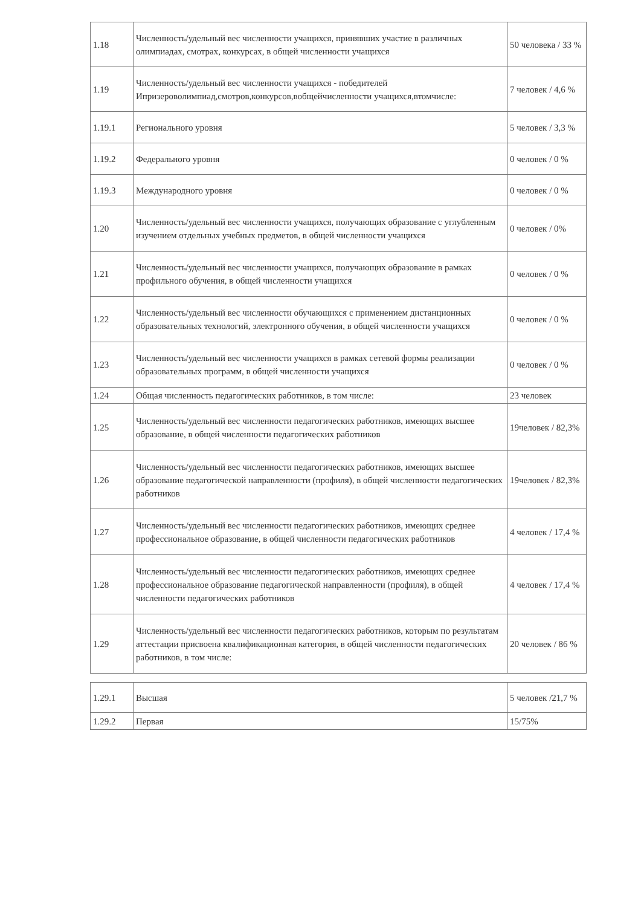| 1.18 | Численность/удельный вес численности учащихся, принявших участие в различных олимпиадах, смотрах, конкурсах, в общей численности учащихся | 50 человека / 33 % |
| 1.19 | Численность/удельный вес численности учащихся - победителей Ипризероволимпиад,смотров,конкурсов,вобщейчисленности учащихся,втомчисле: | 7 человек / 4,6 % |
| 1.19.1 | Регионального уровня | 5 человек / 3,3 % |
| 1.19.2 | Федерального уровня | 0 человек / 0 % |
| 1.19.3 | Международного уровня | 0 человек / 0 % |
| 1.20 | Численность/удельный вес численности учащихся, получающих образование с углубленным изучением отдельных учебных предметов, в общей численности учащихся | 0 человек / 0% |
| 1.21 | Численность/удельный вес численности учащихся, получающих образование в рамках профильного обучения, в общей численности учащихся | 0 человек / 0 % |
| 1.22 | Численность/удельный вес численности обучающихся с применением дистанционных образовательных технологий, электронного обучения, в общей численности учащихся | 0 человек / 0 % |
| 1.23 | Численность/удельный вес численности учащихся в рамках сетевой формы реализации образовательных программ, в общей численности учащихся | 0 человек / 0 % |
| 1.24 | Общая численность педагогических работников, в том числе: | 23 человек |
| 1.25 | Численность/удельный вес численности педагогических работников, имеющих высшее образование, в общей численности педагогических работников | 19человек / 82,3% |
| 1.26 | Численность/удельный вес численности педагогических работников, имеющих высшее образование педагогической направленности (профиля), в общей численности педагогических работников | 19человек / 82,3% |
| 1.27 | Численность/удельный вес численности педагогических работников, имеющих среднее профессиональное образование, в общей численности педагогических работников | 4 человек / 17,4 % |
| 1.28 | Численность/удельный вес численности педагогических работников, имеющих среднее профессиональное образование педагогической направленности (профиля), в общей численности педагогических работников | 4 человек / 17,4 % |
| 1.29 | Численность/удельный вес численности педагогических работников, которым по результатам аттестации присвоена квалификационная категория, в общей численности педагогических работников, в том числе: | 20 человек / 86 % |
| 1.29.1 | Высшая | 5 человек /21,7 % |
| 1.29.2 | Первая | 15/75% |